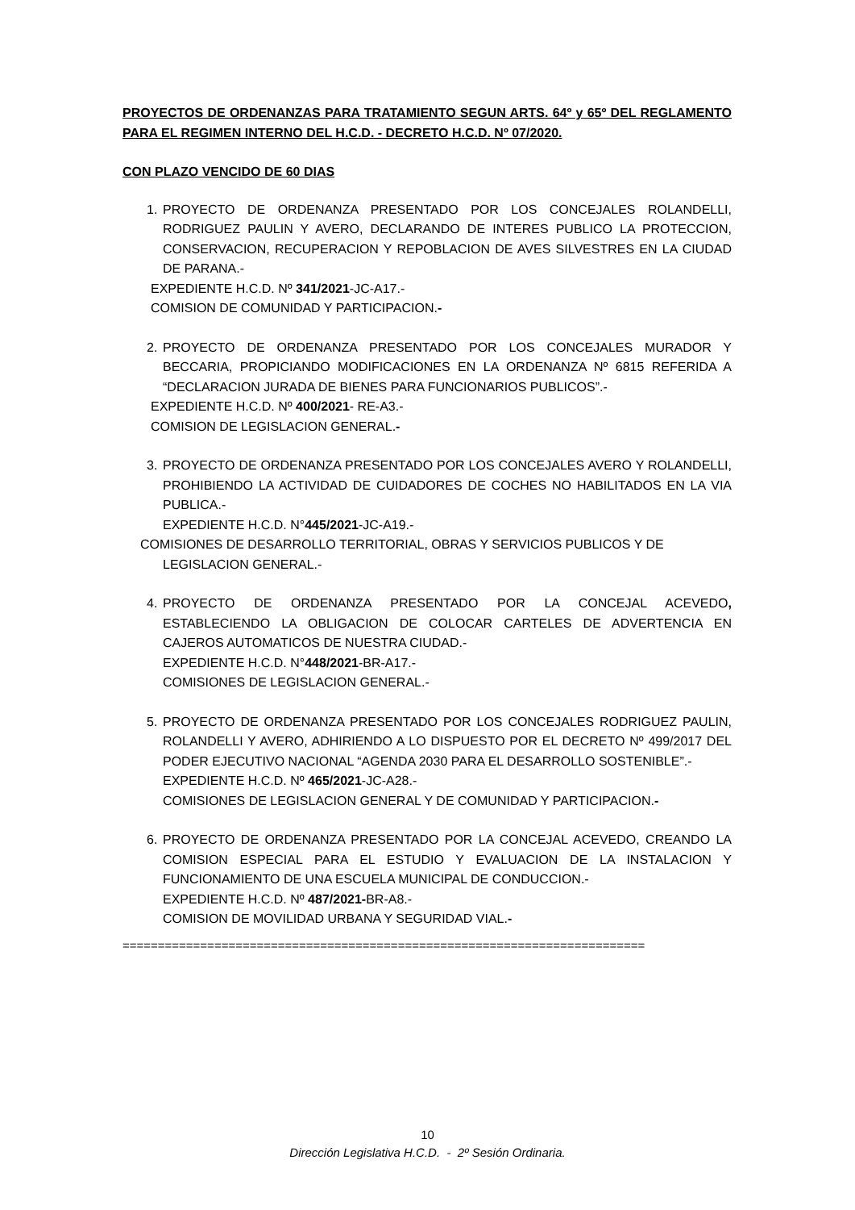PROYECTOS DE ORDENANZAS PARA TRATAMIENTO SEGUN ARTS. 64º y 65º DEL REGLAMENTO PARA EL REGIMEN INTERNO DEL H.C.D. - DECRETO H.C.D. Nº 07/2020.
CON PLAZO VENCIDO DE 60 DIAS
1. PROYECTO DE ORDENANZA PRESENTADO POR LOS CONCEJALES ROLANDELLI, RODRIGUEZ PAULIN Y AVERO, DECLARANDO DE INTERES PUBLICO LA PROTECCION, CONSERVACION, RECUPERACION Y REPOBLACION DE AVES SILVESTRES EN LA CIUDAD DE PARANA.-
EXPEDIENTE H.C.D. Nº 341/2021-JC-A17.-
COMISION DE COMUNIDAD Y PARTICIPACION.-
2. PROYECTO DE ORDENANZA PRESENTADO POR LOS CONCEJALES MURADOR Y BECCARIA, PROPICIANDO MODIFICACIONES EN LA ORDENANZA Nº 6815 REFERIDA A “DECLARACION JURADA DE BIENES PARA FUNCIONARIOS PUBLICOS”.-
EXPEDIENTE H.C.D. Nº 400/2021- RE-A3.-
COMISION DE LEGISLACION GENERAL.-
3. PROYECTO DE ORDENANZA PRESENTADO POR LOS CONCEJALES AVERO Y ROLANDELLI, PROHIBIENDO LA ACTIVIDAD DE CUIDADORES DE COCHES NO HABILITADOS EN LA VIA PUBLICA.-
EXPEDIENTE H.C.D. N°445/2021-JC-A19.-
COMISIONES DE DESARROLLO TERRITORIAL, OBRAS Y SERVICIOS PUBLICOS Y DE
LEGISLACION GENERAL.-
4. PROYECTO DE ORDENANZA PRESENTADO POR LA CONCEJAL ACEVEDO, ESTABLECIENDO LA OBLIGACION DE COLOCAR CARTELES DE ADVERTENCIA EN CAJEROS AUTOMATICOS DE NUESTRA CIUDAD.-
EXPEDIENTE H.C.D. N°448/2021-BR-A17.-
COMISIONES DE LEGISLACION GENERAL.-
5. PROYECTO DE ORDENANZA PRESENTADO POR LOS CONCEJALES RODRIGUEZ PAULIN, ROLANDELLI Y AVERO, ADHIRIENDO A LO DISPUESTO POR EL DECRETO Nº 499/2017 DEL PODER EJECUTIVO NACIONAL “AGENDA 2030 PARA EL DESARROLLO SOSTENIBLE”.-
EXPEDIENTE H.C.D. Nº 465/2021-JC-A28.-
COMISIONES DE LEGISLACION GENERAL Y DE COMUNIDAD Y PARTICIPACION.-
6. PROYECTO DE ORDENANZA PRESENTADO POR LA CONCEJAL ACEVEDO, CREANDO LA COMISION ESPECIAL PARA EL ESTUDIO Y EVALUACION DE LA INSTALACION Y FUNCIONAMIENTO DE UNA ESCUELA MUNICIPAL DE CONDUCCION.-
EXPEDIENTE H.C.D. Nº 487/2021-BR-A8.-
COMISION DE MOVILIDAD URBANA Y SEGURIDAD VIAL.-
==========================================================================
10
Dirección Legislativa H.C.D. - 2º Sesión Ordinaria.